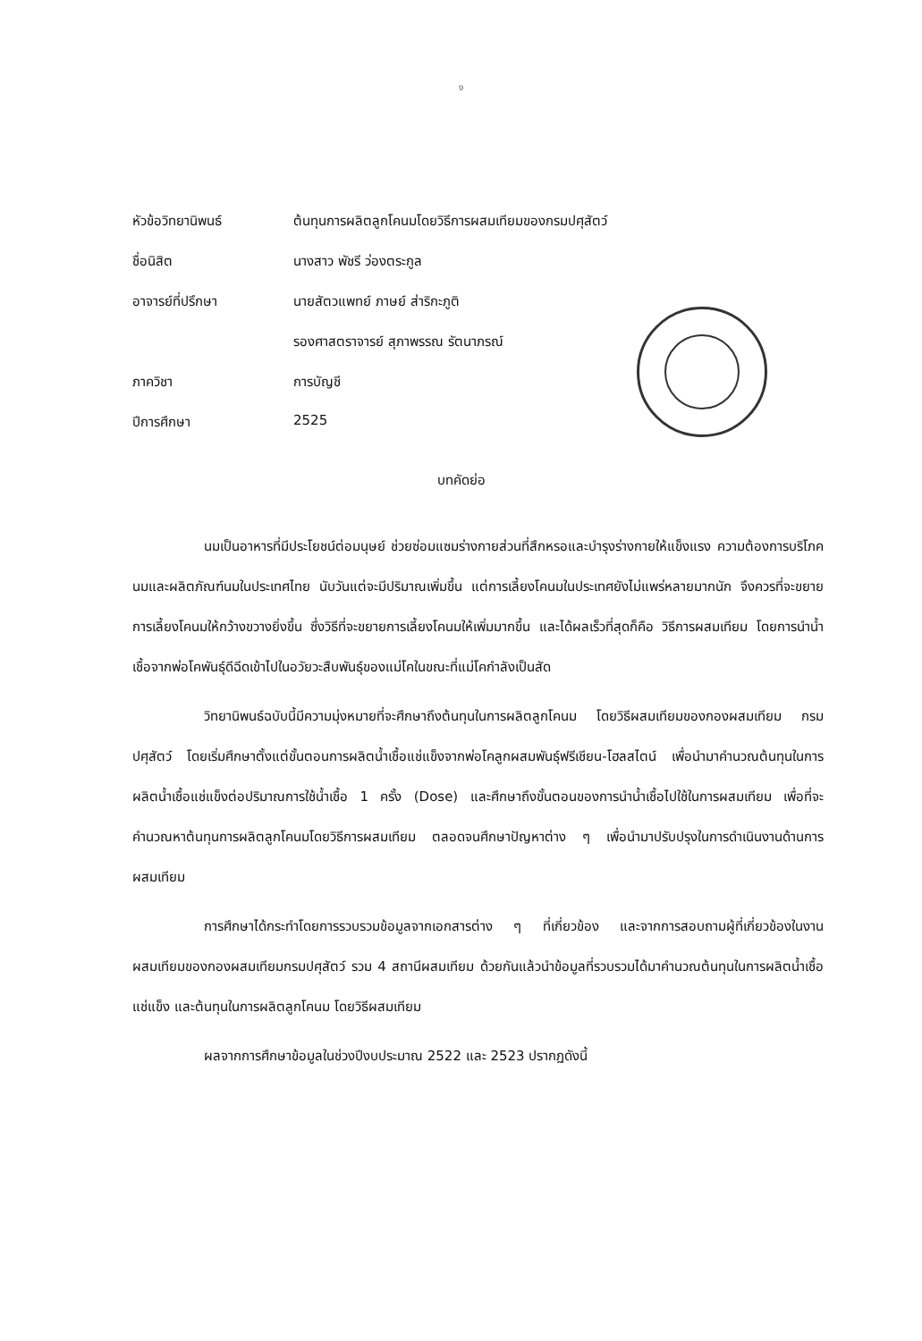ง
หัวข้อวิทยานิพนธ์ ต้นทุนการผลิตลูกโคนมโดยวิธีการผสมเทียมของกรมปศุสัตว์
ชื่อนิสิต นางสาว พัชรี ว่องตระกูล
อาจารย์ที่ปรึกษา นายสัตวแพทย์ ภาษย์ ส่าริกะภูติ
รองศาสตราจารย์ สุภาพรรณ รัตนาภรณ์
ภาควิชา การบัญชี
ปีการศึกษา 2525
บทคัดย่อ
นมเป็นอาหารที่มีประโยชน์ต่อมนุษย์ ช่วยซ่อมแซมร่างกายส่วนที่สึกหรอและบำรุงร่างกายให้แข็งแรง ความต้องการบริโภคนมและผลิตภัณฑ์นมในประเทศไทย นับวันแต่จะมีปริมาณเพิ่มขึ้น แต่การเลี้ยงโคนมในประเทศยังไม่แพร่หลายมากนัก จึงควรที่จะขยายการเลี้ยงโคนมให้กว้างขวางยิ่งขึ้น ซึ่งวิธีที่จะขยายการเลี้ยงโคนมให้เพิ่มมากขึ้น และได้ผลเร็วที่สุดก็คือ วิธีการผสมเทียม โดยการนำน้ำเชื้อจากพ่อโคพันธุ์ดีฉีดเข้าไปในอวัยวะสืบพันธุ์ของแม่โคในขณะที่แม่โคกำลังเป็นสัด
วิทยานิพนธ์ฉบับนี้มีความมุ่งหมายที่จะศึกษาถึงต้นทุนในการผลิตลูกโคนม โดยวิธีผสมเทียมของกองผสมเทียม กรมปศุสัตว์ โดยเริ่มศึกษาตั้งแต่ขั้นตอนการผลิตน้ำเชื้อแช่แข็งจากพ่อโคลูกผสมพันธุ์ฟรีเชียน-โฮลสไตน์ เพื่อนำมาคำนวณต้นทุนในการผลิตน้ำเชื้อแช่แข็งต่อปริมาณการใช้น้ำเชื้อ 1 ครั้ง (Dose) และศึกษาถึงขั้นตอนของการนำน้ำเชื้อไปใช้ในการผสมเทียม เพื่อที่จะคำนวณหาต้นทุนการผลิตลูกโคนมโดยวิธีการผสมเทียม ตลอดจนศึกษาปัญหาต่าง ๆ เพื่อนำมาปรับปรุงในการดำเนินงานด้านการผสมเทียม
การศึกษาได้กระทำโดยการรวบรวมข้อมูลจากเอกสารต่าง ๆ ที่เกี่ยวข้อง และจากการสอบถามผู้ที่เกี่ยวข้องในงานผสมเทียมของกองผสมเทียมกรมปศุสัตว์ รวม 4 สถานีผสมเทียม ด้วยกันแล้วนำข้อมูลที่รวบรวมได้มาคำนวณต้นทุนในการผลิตน้ำเชื้อแช่แข็ง และต้นทุนในการผลิตลูกโคนม โดยวิธีผสมเทียม
ผลจากการศึกษาข้อมูลในช่วงปีงบประมาณ 2522 และ 2523 ปรากฏดังนี้